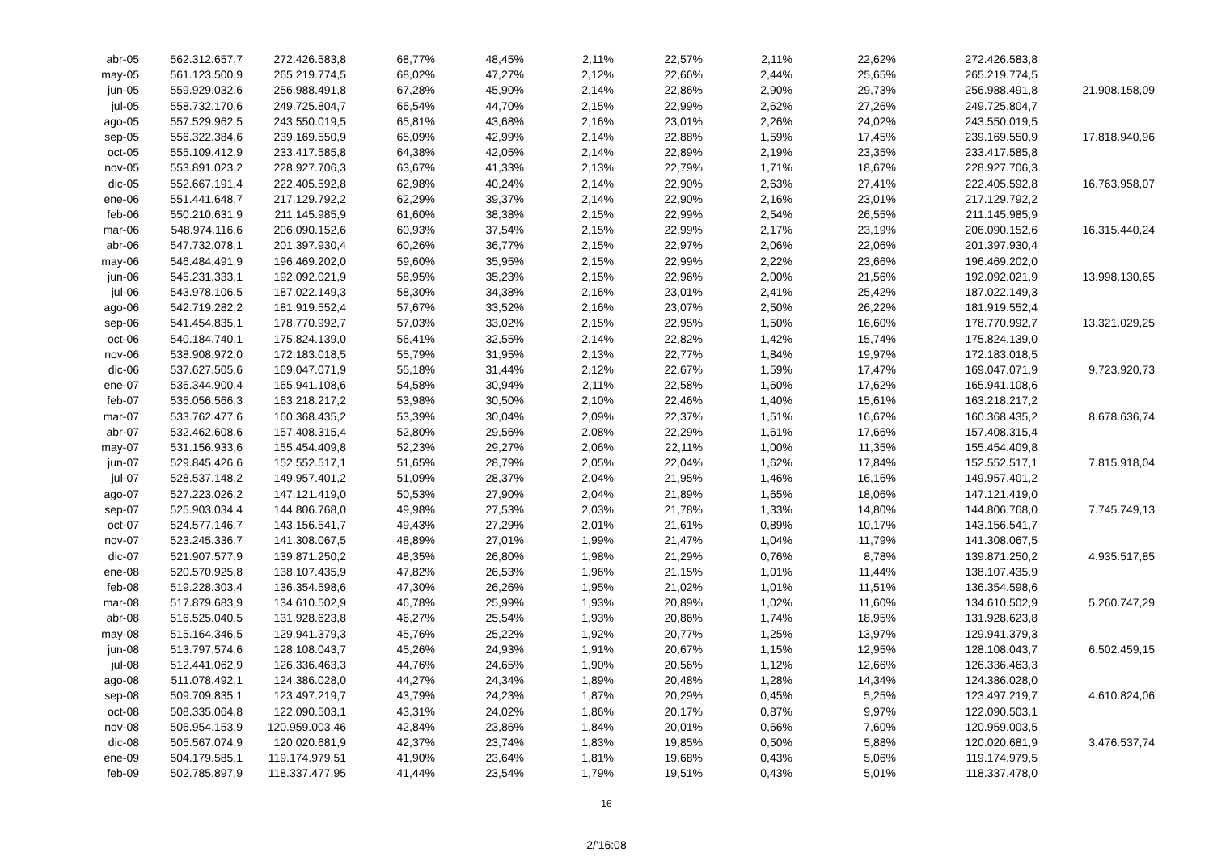| abr-05 | 562.312.657,7 | 272.426.583,8 | 68,77% | 48,45% | 2,11% | 22,57% | 2,11% | 22,62% | 272.426.583,8 | |
| may-05 | 561.123.500,9 | 265.219.774,5 | 68,02% | 47,27% | 2,12% | 22,66% | 2,44% | 25,65% | 265.219.774,5 | |
| jun-05 | 559.929.032,6 | 256.988.491,8 | 67,28% | 45,90% | 2,14% | 22,86% | 2,90% | 29,73% | 256.988.491,8 | 21.908.158,09 |
| jul-05 | 558.732.170,6 | 249.725.804,7 | 66,54% | 44,70% | 2,15% | 22,99% | 2,62% | 27,26% | 249.725.804,7 | |
| ago-05 | 557.529.962,5 | 243.550.019,5 | 65,81% | 43,68% | 2,16% | 23,01% | 2,26% | 24,02% | 243.550.019,5 | |
| sep-05 | 556.322.384,6 | 239.169.550,9 | 65,09% | 42,99% | 2,14% | 22,88% | 1,59% | 17,45% | 239.169.550,9 | 17.818.940,96 |
| oct-05 | 555.109.412,9 | 233.417.585,8 | 64,38% | 42,05% | 2,14% | 22,89% | 2,19% | 23,35% | 233.417.585,8 | |
| nov-05 | 553.891.023,2 | 228.927.706,3 | 63,67% | 41,33% | 2,13% | 22,79% | 1,71% | 18,67% | 228.927.706,3 | |
| dic-05 | 552.667.191,4 | 222.405.592,8 | 62,98% | 40,24% | 2,14% | 22,90% | 2,63% | 27,41% | 222.405.592,8 | 16.763.958,07 |
| ene-06 | 551.441.648,7 | 217.129.792,2 | 62,29% | 39,37% | 2,14% | 22,90% | 2,16% | 23,01% | 217.129.792,2 | |
| feb-06 | 550.210.631,9 | 211.145.985,9 | 61,60% | 38,38% | 2,15% | 22,99% | 2,54% | 26,55% | 211.145.985,9 | |
| mar-06 | 548.974.116,6 | 206.090.152,6 | 60,93% | 37,54% | 2,15% | 22,99% | 2,17% | 23,19% | 206.090.152,6 | 16.315.440,24 |
| abr-06 | 547.732.078,1 | 201.397.930,4 | 60,26% | 36,77% | 2,15% | 22,97% | 2,06% | 22,06% | 201.397.930,4 | |
| may-06 | 546.484.491,9 | 196.469.202,0 | 59,60% | 35,95% | 2,15% | 22,99% | 2,22% | 23,66% | 196.469.202,0 | |
| jun-06 | 545.231.333,1 | 192.092.021,9 | 58,95% | 35,23% | 2,15% | 22,96% | 2,00% | 21,56% | 192.092.021,9 | 13.998.130,65 |
| jul-06 | 543.978.106,5 | 187.022.149,3 | 58,30% | 34,38% | 2,16% | 23,01% | 2,41% | 25,42% | 187.022.149,3 | |
| ago-06 | 542.719.282,2 | 181.919.552,4 | 57,67% | 33,52% | 2,16% | 23,07% | 2,50% | 26,22% | 181.919.552,4 | |
| sep-06 | 541.454.835,1 | 178.770.992,7 | 57,03% | 33,02% | 2,15% | 22,95% | 1,50% | 16,60% | 178.770.992,7 | 13.321.029,25 |
| oct-06 | 540.184.740,1 | 175.824.139,0 | 56,41% | 32,55% | 2,14% | 22,82% | 1,42% | 15,74% | 175.824.139,0 | |
| nov-06 | 538.908.972,0 | 172.183.018,5 | 55,79% | 31,95% | 2,13% | 22,77% | 1,84% | 19,97% | 172.183.018,5 | |
| dic-06 | 537.627.505,6 | 169.047.071,9 | 55,18% | 31,44% | 2,12% | 22,67% | 1,59% | 17,47% | 169.047.071,9 | 9.723.920,73 |
| ene-07 | 536.344.900,4 | 165.941.108,6 | 54,58% | 30,94% | 2,11% | 22,58% | 1,60% | 17,62% | 165.941.108,6 | |
| feb-07 | 535.056.566,3 | 163.218.217,2 | 53,98% | 30,50% | 2,10% | 22,46% | 1,40% | 15,61% | 163.218.217,2 | |
| mar-07 | 533.762.477,6 | 160.368.435,2 | 53,39% | 30,04% | 2,09% | 22,37% | 1,51% | 16,67% | 160.368.435,2 | 8.678.636,74 |
| abr-07 | 532.462.608,6 | 157.408.315,4 | 52,80% | 29,56% | 2,08% | 22,29% | 1,61% | 17,66% | 157.408.315,4 | |
| may-07 | 531.156.933,6 | 155.454.409,8 | 52,23% | 29,27% | 2,06% | 22,11% | 1,00% | 11,35% | 155.454.409,8 | |
| jun-07 | 529.845.426,6 | 152.552.517,1 | 51,65% | 28,79% | 2,05% | 22,04% | 1,62% | 17,84% | 152.552.517,1 | 7.815.918,04 |
| jul-07 | 528.537.148,2 | 149.957.401,2 | 51,09% | 28,37% | 2,04% | 21,95% | 1,46% | 16,16% | 149.957.401,2 | |
| ago-07 | 527.223.026,2 | 147.121.419,0 | 50,53% | 27,90% | 2,04% | 21,89% | 1,65% | 18,06% | 147.121.419,0 | |
| sep-07 | 525.903.034,4 | 144.806.768,0 | 49,98% | 27,53% | 2,03% | 21,78% | 1,33% | 14,80% | 144.806.768,0 | 7.745.749,13 |
| oct-07 | 524.577.146,7 | 143.156.541,7 | 49,43% | 27,29% | 2,01% | 21,61% | 0,89% | 10,17% | 143.156.541,7 | |
| nov-07 | 523.245.336,7 | 141.308.067,5 | 48,89% | 27,01% | 1,99% | 21,47% | 1,04% | 11,79% | 141.308.067,5 | |
| dic-07 | 521.907.577,9 | 139.871.250,2 | 48,35% | 26,80% | 1,98% | 21,29% | 0,76% | 8,78% | 139.871.250,2 | 4.935.517,85 |
| ene-08 | 520.570.925,8 | 138.107.435,9 | 47,82% | 26,53% | 1,96% | 21,15% | 1,01% | 11,44% | 138.107.435,9 | |
| feb-08 | 519.228.303,4 | 136.354.598,6 | 47,30% | 26,26% | 1,95% | 21,02% | 1,01% | 11,51% | 136.354.598,6 | |
| mar-08 | 517.879.683,9 | 134.610.502,9 | 46,78% | 25,99% | 1,93% | 20,89% | 1,02% | 11,60% | 134.610.502,9 | 5.260.747,29 |
| abr-08 | 516.525.040,5 | 131.928.623,8 | 46,27% | 25,54% | 1,93% | 20,86% | 1,74% | 18,95% | 131.928.623,8 | |
| may-08 | 515.164.346,5 | 129.941.379,3 | 45,76% | 25,22% | 1,92% | 20,77% | 1,25% | 13,97% | 129.941.379,3 | |
| jun-08 | 513.797.574,6 | 128.108.043,7 | 45,26% | 24,93% | 1,91% | 20,67% | 1,15% | 12,95% | 128.108.043,7 | 6.502.459,15 |
| jul-08 | 512.441.062,9 | 126.336.463,3 | 44,76% | 24,65% | 1,90% | 20,56% | 1,12% | 12,66% | 126.336.463,3 | |
| ago-08 | 511.078.492,1 | 124.386.028,0 | 44,27% | 24,34% | 1,89% | 20,48% | 1,28% | 14,34% | 124.386.028,0 | |
| sep-08 | 509.709.835,1 | 123.497.219,7 | 43,79% | 24,23% | 1,87% | 20,29% | 0,45% | 5,25% | 123.497.219,7 | 4.610.824,06 |
| oct-08 | 508.335.064,8 | 122.090.503,1 | 43,31% | 24,02% | 1,86% | 20,17% | 0,87% | 9,97% | 122.090.503,1 | |
| nov-08 | 506.954.153,9 | 120.959.003,46 | 42,84% | 23,86% | 1,84% | 20,01% | 0,66% | 7,60% | 120.959.003,5 | |
| dic-08 | 505.567.074,9 | 120.020.681,9 | 42,37% | 23,74% | 1,83% | 19,85% | 0,50% | 5,88% | 120.020.681,9 | 3.476.537,74 |
| ene-09 | 504.179.585,1 | 119.174.979,51 | 41,90% | 23,64% | 1,81% | 19,68% | 0,43% | 5,06% | 119.174.979,5 | |
| feb-09 | 502.785.897,9 | 118.337.477,95 | 41,44% | 23,54% | 1,79% | 19,51% | 0,43% | 5,01% | 118.337.478,0 | |
16
2/'16:08